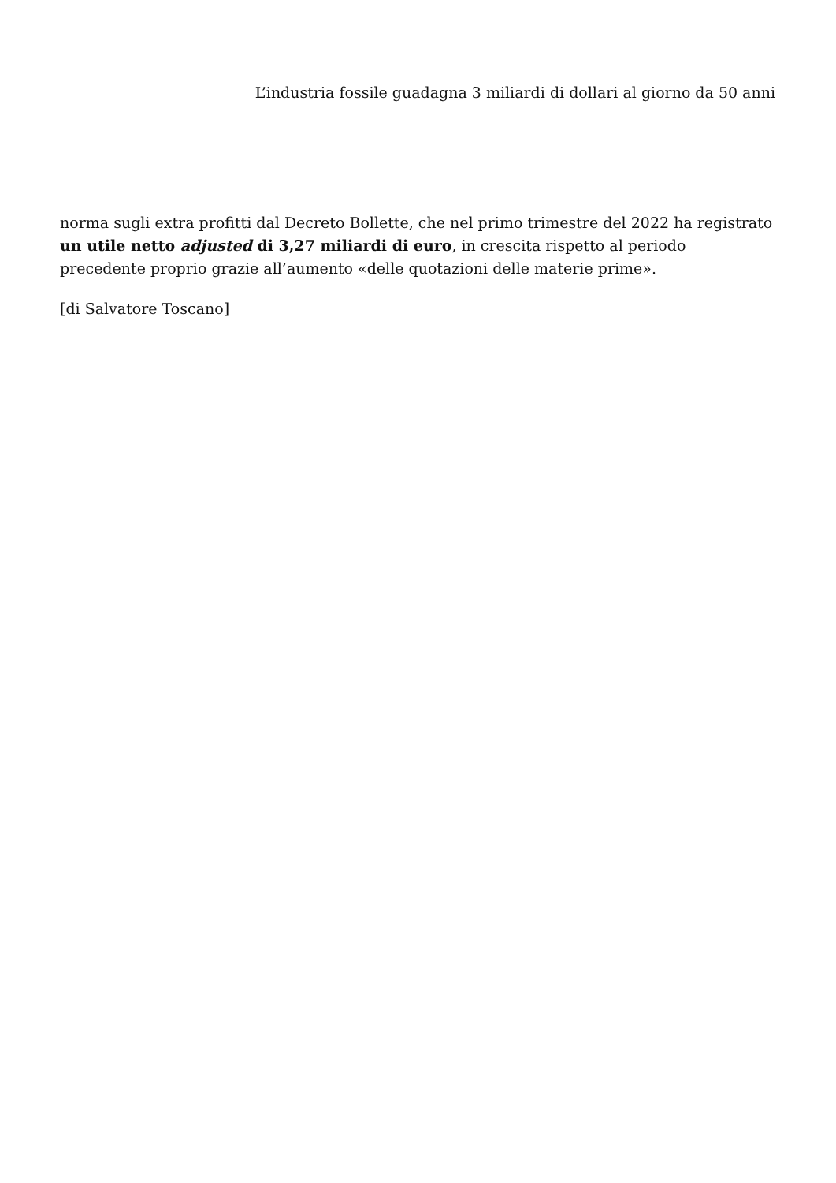L’industria fossile guadagna 3 miliardi di dollari al giorno da 50 anni
norma sugli extra profitti dal Decreto Bollette, che nel primo trimestre del 2022 ha registrato un utile netto adjusted di 3,27 miliardi di euro, in crescita rispetto al periodo precedente proprio grazie all’aumento «delle quotazioni delle materie prime».
[di Salvatore Toscano]